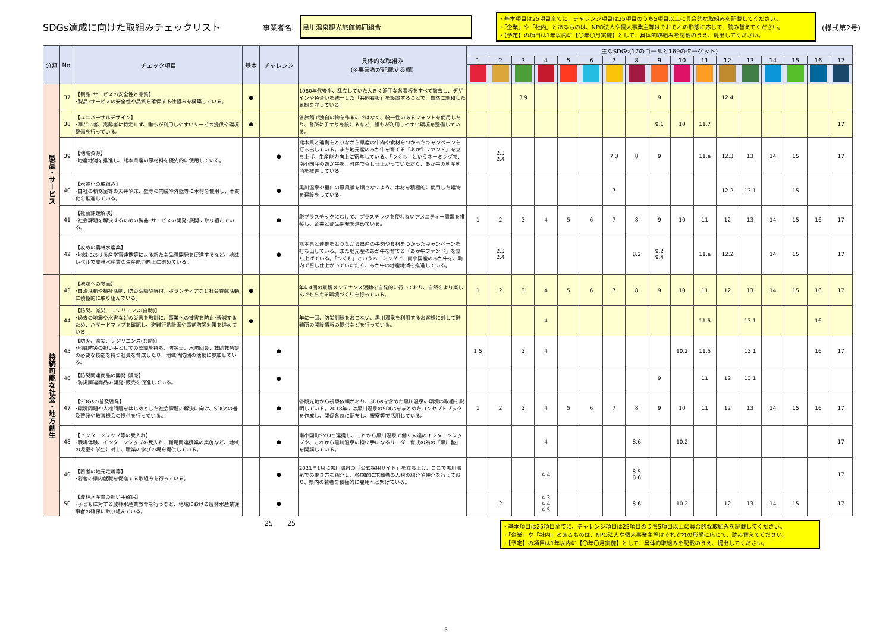SDGs達成に向けた取組みチェックリスト
事業者名:
黒川温泉観光旅館協同組合
・基本項目は25項目全てに、チャレンジ項目は25項目のうち5項目以上に具合的な取組みを記載してください。
・「企業」や「社内」とあるものは、NPO法人や個人事業主等はそれぞれの形態に応じて、読み替えてください。
・【予定】の項目は1年以内に【〇年〇月実施】として、具体的取組みを記載のうえ、提出してください。
(様式第2号)
| 分類 | No. | チェック項目 | 基本 | チャレンジ | 具体的な取組み (※事業者が記載する欄) | 主なSDGs(17のゴールと169のターゲット) | | | | | | | | | | | | | | | | |
| --- | --- | --- | --- | --- | --- | --- | --- | --- | --- | --- | --- | --- | --- | --- | --- | --- | --- | --- | --- | --- | --- | --- |
| | | | | | | 1 | 2 | 3 | 4 | 5 | 6 | 7 | 8 | 9 | 10 | 11 | 12 | 13 | 14 | 15 | 16 | 17 |
| 製品・サービス | 37 | 【製品･サービスの安全性と品質】 ･製品･サービスの安全性や品質を確保する仕組みを構築している。 | ● | | 1980年代後半、乱立していた大きく派手な各看板をすべて撤去し、デザインや色合いを統一した「共同看板」を設置することで、自然に調和した景観を守っている。 | | | 3.9 | | | | | | 9 | | | 12.4 | | | | | |
| | 38 | 【ユニバーサルデザイン】 ･障がい者、高齢者に特定せず、誰もが利用しやすいサービス提供や環境整備を行っている。 | ● | | 各旅館で独自の物を作るのではなく、統一性のあるフォントを使用したり、各所に手すりを設けるなど、誰もが利用しやすい環境を整備している。 | | | | | | | | | 9.1 | 10 | 11.7 | | | | | | 17 |
| | 39 | 【地域資源】 ･地産地消を推進し、熊本県産の原材料を優先的に使用している。 | | ● | 熊本県と連携をとりながら県産の牛肉や食材をつかったキャンペーンを打ち出している。また地元産のあか牛を育てる「あか牛ファンド」を立ち上げ、生産能力向上に寄与している。「つぐも」というネーミングで、南小国産のあか牛を、町内で召し仕上がっていただく、あか牛の地産地消を推進している。 | | 2.3 2.4 | | | | | 7.3 | 8 | 9 | | 11.a | 12.3 | 13 | 14 | 15 | | 17 |
| | 40 | 【木質化の取組み】 ･自社の執務室等の天井や床、壁等の内装や外壁等に木材を使用し、木質化を推進している。 | | ● | 黒川温泉や里山の原風景を壊さないよう、木材を積極的に使用した建物を建設をしている。 | | | | | | | 7 | | | | | 12.2 | 13.1 | | 15 | | |
| | 41 | 【社会課題解決】 ･社会課題を解決するための製品･サービスの開発･展開に取り組んでいる。 | | ● | 脱プラスチックにむけて、プラスチックを使わないアメニティー設置を推奨し、企業と商品開発を進めている。 | 1 | 2 | 3 | 4 | 5 | 6 | 7 | 8 | 9 | 10 | 11 | 12 | 13 | 14 | 15 | 16 | 17 |
| | 42 | 【攻めの農林水産業】 ･地域における産学官連携等による新たな品種開発を促進するなど、地域レベルで農林水産業の生産能力向上に努めている。 | | ● | 熊本県と連携をとりながら県産の牛肉や食材をつかったキャンペーンを打ち出している。また地元産のあか牛を育てる「あか牛ファンド」を立ち上げている。「つぐも」というネーミングで、南小国産のあか牛を、町内で召し仕上がっていただく、あか牛の地産地消を推進している。 | | 2.3 2.4 | | | | | | 8.2 | 9.2 9.4 | | 11.a | 12.2 | | 14 | 15 | | 17 |
| 持続可能な社会・地方創生 | 43 | 【地域への参画】 ･自治活動や福祉活動、防災活動や寄付、ボランティアなど社会貢献活動に積極的に取り組んでいる。 | ● | | 年に4回の景観メンテナンス活動を自発的に行っており、自然をより楽しんでもらえる環境づくりを行っている。 | 1 | 2 | 3 | 4 | 5 | 6 | 7 | 8 | 9 | 10 | 11 | 12 | 13 | 14 | 15 | 16 | 17 |
| | 44 | 【防災、減災、レジリエンス(自助)】 ･過去の地震や水害などの災害を教訓に、事業への被害を防止･軽減するため、ハザードマップを確認し、避難行動計画や事前防災対策を進めている。 | ● | | 年に一回、防災訓練をおこない、黒川温泉を利用するお客様に対して避難所の開設情報の提供などを行っている。 | | | | 4 | | | | | | | 11.5 | | 13.1 | | | 16 | |
| | 45 | 【防災、減災、レジリエンス(共助)】 ･地域防災の担い手としての認識を持ち、防災士、水防団員、救助救急等の必要な技能を持つ社員を育成したり、地域消防団の活動に参加している。 | | ● | | 1.5 | | 3 | 4 | | | | | | 10.2 | 11.5 | | 13.1 | | | 16 | 17 |
| | 46 | 【防災関連商品の開発･販売】 ･防災関連商品の開発･販売を促進している。 | | ● | | | | | | | | | | 9 | | 11 | 12 | 13.1 | | | | |
| | 47 | 【SDGsの普及啓発】 ･環境問題や人権問題をはじめとした社会課題の解決に向け、SDGsの普及啓発や教育機会の提供を行っている。 | | ● | 各観光地から視察依頼があり、SDGsを含めた黒川温泉の環境の取組を説明している。2018年には黒川温泉のSDGsをまとめたコンセプトブックを作成し、関係各位に配布し、視察等で活用している。 | 1 | 2 | 3 | 4 | 5 | 6 | 7 | 8 | 9 | 10 | 11 | 12 | 13 | 14 | 15 | 16 | 17 |
| | 48 | 【インターンシップ等の受入れ】 ･職場体験、インターンシップの受入れ、職場関連授業の実施など、地域の児童や学生に対し、職業の学びの場を提供している。 | | ● | 南小国町SMOと連携し、これから黒川温泉で働く人達のインターンシップや、これから黒川温泉の担い手になるリーダー育成の為の「黒川塾」を開講している。 | | | | 4 | | | | 8.6 | | 10.2 | | | | | | | 17 |
| | 49 | 【若者の地元定着等】 ･若者の県内就職を促進する取組みを行っている。 | | ● | 2021年1月に黒川温泉の「公式採用サイト」を立ち上げ、ここで黒川温泉での働き方を紹介し、各旅館に求職者の人材の紹介や仲介を行っており、県内の若者を積極的に雇用へと繋げている。 | | | | 4.4 | | | | 8.5 8.6 | | | | | | | | | 17 |
| | 50 | 【農林水産業の担い手確保】 ･子どもに対する農林水産業教育を行うなど、地域における農林水産業従事者の確保に取り組んでいる。 | | ● | | | 2 | | 4.3 4.4 4.5 | | | | 8.6 | | 10.2 | | 12 | 13 | 14 | 15 | | 17 |
25 25
・基本項目は25項目全てに、チャレンジ項目は25項目のうち5項目以上に具合的な取組みを記載してください。
・「企業」や「社内」とあるものは、NPO法人や個人事業主等はそれぞれの形態に応じて、読み替えてください。
・【予定】の項目は1年以内に【〇年〇月実施】として、具体的取組みを記載のうえ、提出してください。
3